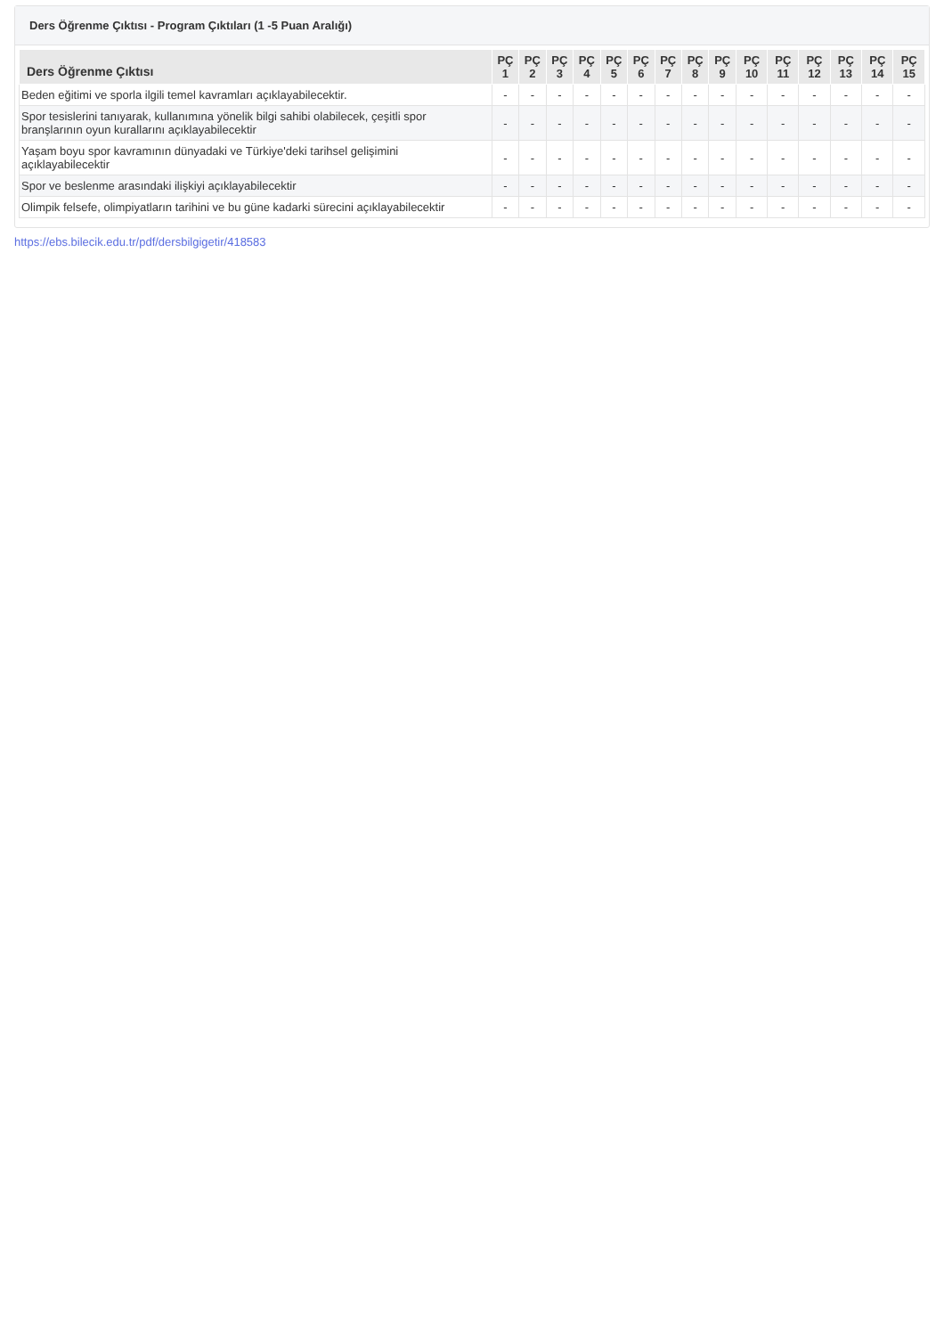Ders Öğrenme Çıktısı - Program Çıktıları (1 -5 Puan Aralığı)
| Ders Öğrenme Çıktısı | PÇ 1 | PÇ 2 | PÇ 3 | PÇ 4 | PÇ 5 | PÇ 6 | PÇ 7 | PÇ 8 | PÇ 9 | PÇ 10 | PÇ 11 | PÇ 12 | PÇ 13 | PÇ 14 | PÇ 15 |
| --- | --- | --- | --- | --- | --- | --- | --- | --- | --- | --- | --- | --- | --- | --- | --- |
| Beden eğitimi ve sporla ilgili temel kavramları açıklayabilecektir. | - | - | - | - | - | - | - | - | - | - | - | - | - | - | - |
| Spor tesislerini tanıyarak, kullanımına yönelik bilgi sahibi olabilecek, çeşitli spor branşlarının oyun kurallarını açıklayabilecektir | - | - | - | - | - | - | - | - | - | - | - | - | - | - | - |
| Yaşam boyu spor kavramının dünyadaki ve Türkiye'deki tarihsel gelişimini açıklayabilecektir | - | - | - | - | - | - | - | - | - | - | - | - | - | - | - |
| Spor ve beslenme arasındaki ilişkiyi açıklayabilecektir | - | - | - | - | - | - | - | - | - | - | - | - | - | - | - |
| Olimpik felsefe, olimpiyatların tarihini ve bu güne kadarki sürecini açıklayabilecektir | - | - | - | - | - | - | - | - | - | - | - | - | - | - | - |
https://ebs.bilecik.edu.tr/pdf/dersbilgigetir/418583